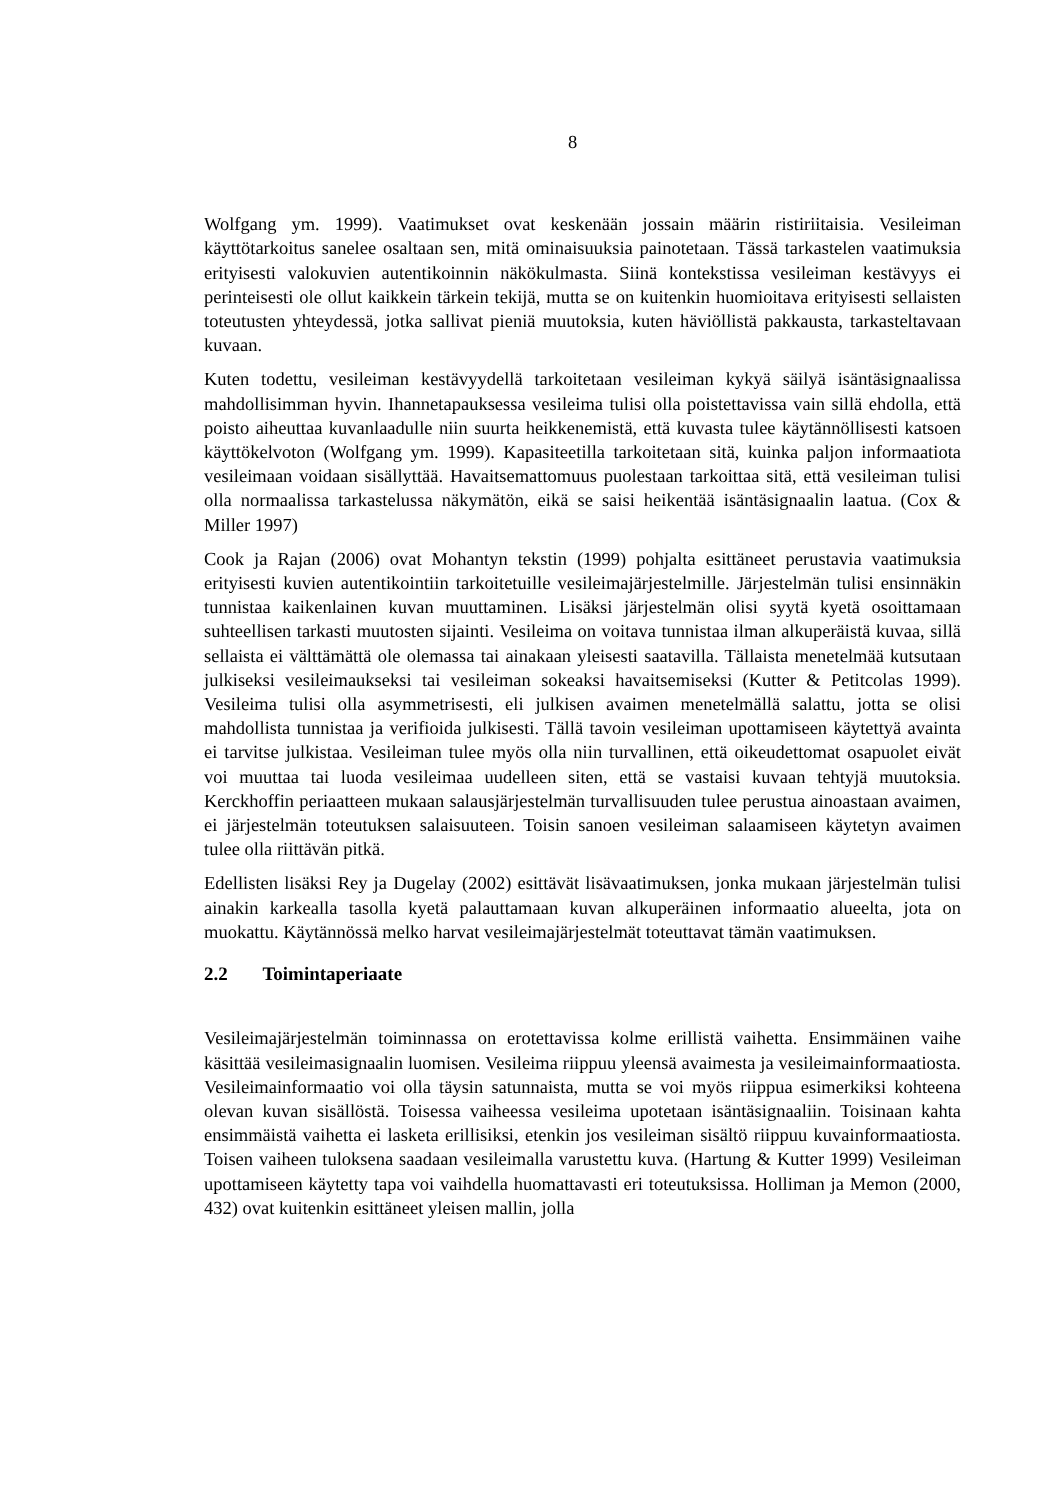8
Wolfgang ym. 1999). Vaatimukset ovat keskenään jossain määrin ristiriitaisia. Vesileiman käyttötarkoitus sanelee osaltaan sen, mitä ominaisuuksia painotetaan. Tässä tarkastelen vaatimuksia erityisesti valokuvien autentikoinnin näkökulmasta. Siinä kontekstissa vesileiman kestävyys ei perinteisesti ole ollut kaikkein tärkein tekijä, mutta se on kuitenkin huomioitava erityisesti sellaisten toteutusten yhteydessä, jotka sallivat pieniä muutoksia, kuten häviöllistä pakkausta, tarkasteltavaan kuvaan.
Kuten todettu, vesileiman kestävyydellä tarkoitetaan vesileiman kykyä säilyä isäntäsignaalissa mahdollisimman hyvin. Ihannetapauksessa vesileima tulisi olla poistettavissa vain sillä ehdolla, että poisto aiheuttaa kuvanlaadulle niin suurta heikkenemistä, että kuvasta tulee käytännöllisesti katsoen käyttökelvoton (Wolfgang ym. 1999). Kapasiteetilla tarkoitetaan sitä, kuinka paljon informaatiota vesileimaan voidaan sisällyttää. Havaitsemattomuus puolestaan tarkoittaa sitä, että vesileiman tulisi olla normaalissa tarkastelussa näkymätön, eikä se saisi heikentää isäntäsignaalin laatua. (Cox & Miller 1997)
Cook ja Rajan (2006) ovat Mohantyn tekstin (1999) pohjalta esittäneet perustavia vaatimuksia erityisesti kuvien autentikointiin tarkoitetuille vesileimajärjestelmille. Järjestelmän tulisi ensinnäkin tunnistaa kaikenlainen kuvan muuttaminen. Lisäksi järjestelmän olisi syytä kyetä osoittamaan suhteellisen tarkasti muutosten sijainti. Vesileima on voitava tunnistaa ilman alkuperäistä kuvaa, sillä sellaista ei välttämättä ole olemassa tai ainakaan yleisesti saatavilla. Tällaista menetelmää kutsutaan julkiseksi vesileimaukseksi tai vesileiman sokeaksi havaitsemiseksi (Kutter & Petitcolas 1999). Vesileima tulisi olla asymmetrisesti, eli julkisen avaimen menetelmällä salattu, jotta se olisi mahdollista tunnistaa ja verifioida julkisesti. Tällä tavoin vesileiman upottamiseen käytettyä avainta ei tarvitse julkistaa. Vesileiman tulee myös olla niin turvallinen, että oikeudettomat osapuolet eivät voi muuttaa tai luoda vesileimaa uudelleen siten, että se vastaisi kuvaan tehtyjä muutoksia. Kerckhoffin periaatteen mukaan salausjärjestelmän turvallisuuden tulee perustua ainoastaan avaimen, ei järjestelmän toteutuksen salaisuuteen. Toisin sanoen vesileiman salaamiseen käytetyn avaimen tulee olla riittävän pitkä.
Edellisten lisäksi Rey ja Dugelay (2002) esittävät lisävaatimuksen, jonka mukaan järjestelmän tulisi ainakin karkealla tasolla kyetä palauttamaan kuvan alkuperäinen informaatio alueelta, jota on muokattu. Käytännössä melko harvat vesileimajärjestelmät toteuttavat tämän vaatimuksen.
2.2 Toimintaperiaate
Vesileimajärjestelmän toiminnassa on erotettavissa kolme erillistä vaihetta. Ensimmäinen vaihe käsittää vesileimasignaalin luomisen. Vesileima riippuu yleensä avaimesta ja vesileimainformaatiosta. Vesileimainformaatio voi olla täysin satunnaista, mutta se voi myös riippua esimerkiksi kohteena olevan kuvan sisällöstä. Toisessa vaiheessa vesileima upotetaan isäntäsignaaliin. Toisinaan kahta ensimmäistä vaihetta ei lasketa erillisiksi, etenkin jos vesileiman sisältö riippuu kuvainformaatiosta. Toisen vaiheen tuloksena saadaan vesileimalla varustettu kuva. (Hartung & Kutter 1999) Vesileiman upottamiseen käytetty tapa voi vaihdella huomattavasti eri toteutuksissa. Holliman ja Memon (2000, 432) ovat kuitenkin esittäneet yleisen mallin, jolla